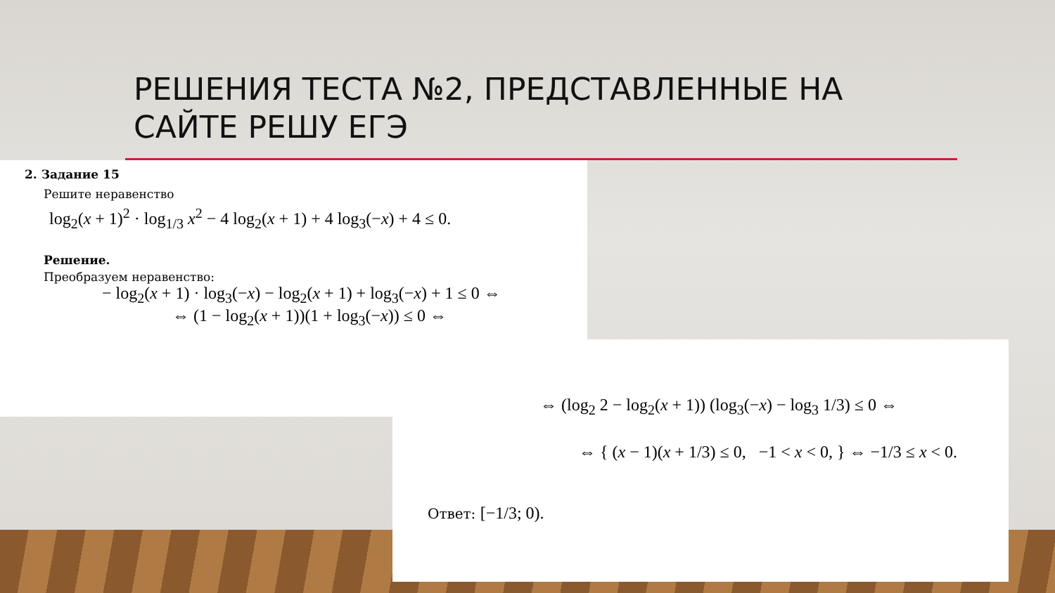РЕШЕНИЯ ТЕСТА №2, ПРЕДСТАВЛЕННЫЕ НА САЙТЕ РЕШУ ЕГЭ
2. Задание 15
Решите неравенство
log<sub>2</sub>(x + 1)<sup>2</sup> · log<sub>1/3</sub> x<sup>2</sup> − 4 log<sub>2</sub>(x + 1) + 4 log<sub>3</sub>(−x) + 4 ≤ 0.
Решение.
Преобразуем неравенство:
− log<sub>2</sub>(x + 1) · log<sub>3</sub>(−x) − log<sub>2</sub>(x + 1) + log<sub>3</sub>(−x) + 1 ≤ 0 ⇔
⇔ (1 − log<sub>2</sub>(x + 1))(1 + log<sub>3</sub>(−x)) ≤ 0 ⇔
⇔ (log<sub>2</sub> 2 − log<sub>2</sub>(x + 1)) (log<sub>3</sub>(−x) − log<sub>3</sub> 1/3) ≤ 0 ⇔
⇔ { (x − 1)(x + 1/3) ≤ 0, −1 < x < 0, } ⇔ −1/3 ≤ x < 0.
Ответ: [−1/3; 0).